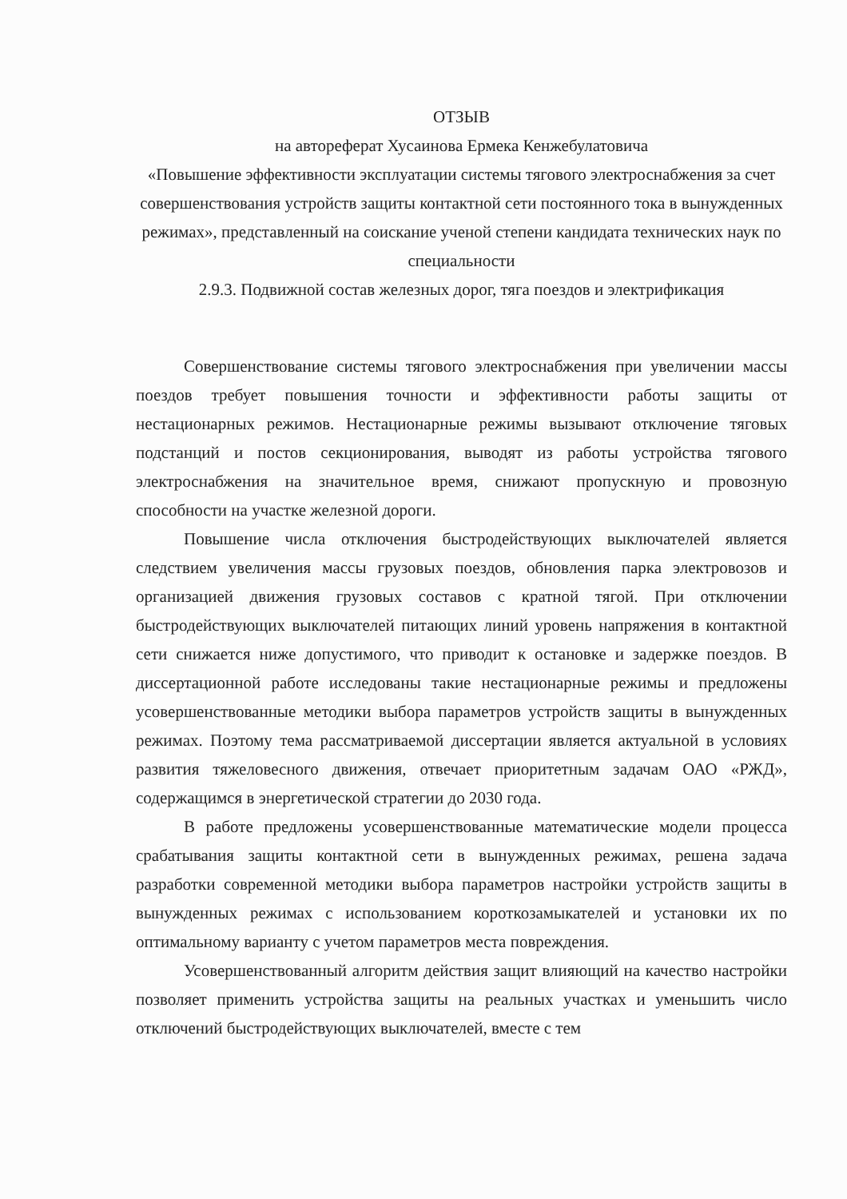ОТЗЫВ
на автореферат Хусаинова Ермека Кенжебулатовича
«Повышение эффективности эксплуатации системы тягового электроснабжения за счет совершенствования устройств защиты контактной сети постоянного тока в вынужденных режимах», представленный на соискание ученой степени кандидата технических наук по специальности
2.9.3. Подвижной состав железных дорог, тяга поездов и электрификация
Совершенствование системы тягового электроснабжения при увеличении массы поездов требует повышения точности и эффективности работы защиты от нестационарных режимов. Нестационарные режимы вызывают отключение тяговых подстанций и постов секционирования, выводят из работы устройства тягового электроснабжения на значительное время, снижают пропускную и провозную способности на участке железной дороги.
Повышение числа отключения быстродействующих выключателей является следствием увеличения массы грузовых поездов, обновления парка электровозов и организацией движения грузовых составов с кратной тягой. При отключении быстродействующих выключателей питающих линий уровень напряжения в контактной сети снижается ниже допустимого, что приводит к остановке и задержке поездов. В диссертационной работе исследованы такие нестационарные режимы и предложены усовершенствованные методики выбора параметров устройств защиты в вынужденных режимах. Поэтому тема рассматриваемой диссертации является актуальной в условиях развития тяжеловесного движения, отвечает приоритетным задачам ОАО «РЖД», содержащимся в энергетической стратегии до 2030 года.
В работе предложены усовершенствованные математические модели процесса срабатывания защиты контактной сети в вынужденных режимах, решена задача разработки современной методики выбора параметров настройки устройств защиты в вынужденных режимах с использованием короткозамыкателей и установки их по оптимальному варианту с учетом параметров места повреждения.
Усовершенствованный алгоритм действия защит влияющий на качество настройки позволяет применить устройства защиты на реальных участках и уменьшить число отключений быстродействующих выключателей, вместе с тем